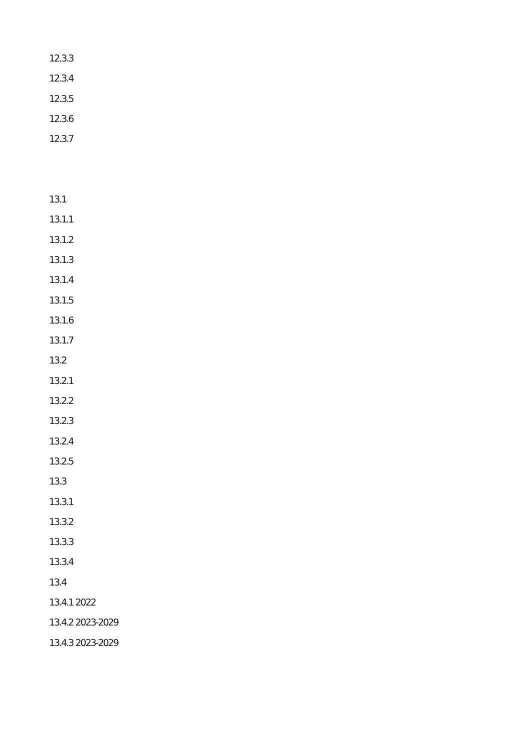12.3.3
12.3.4
12.3.5
12.3.6
12.3.7
13.1
13.1.1
13.1.2
13.1.3
13.1.4
13.1.5
13.1.6
13.1.7
13.2
13.2.1
13.2.2
13.2.3
13.2.4
13.2.5
13.3
13.3.1
13.3.2
13.3.3
13.3.4
13.4
13.4.1 2022
13.4.2 2023-2029
13.4.3 2023-2029